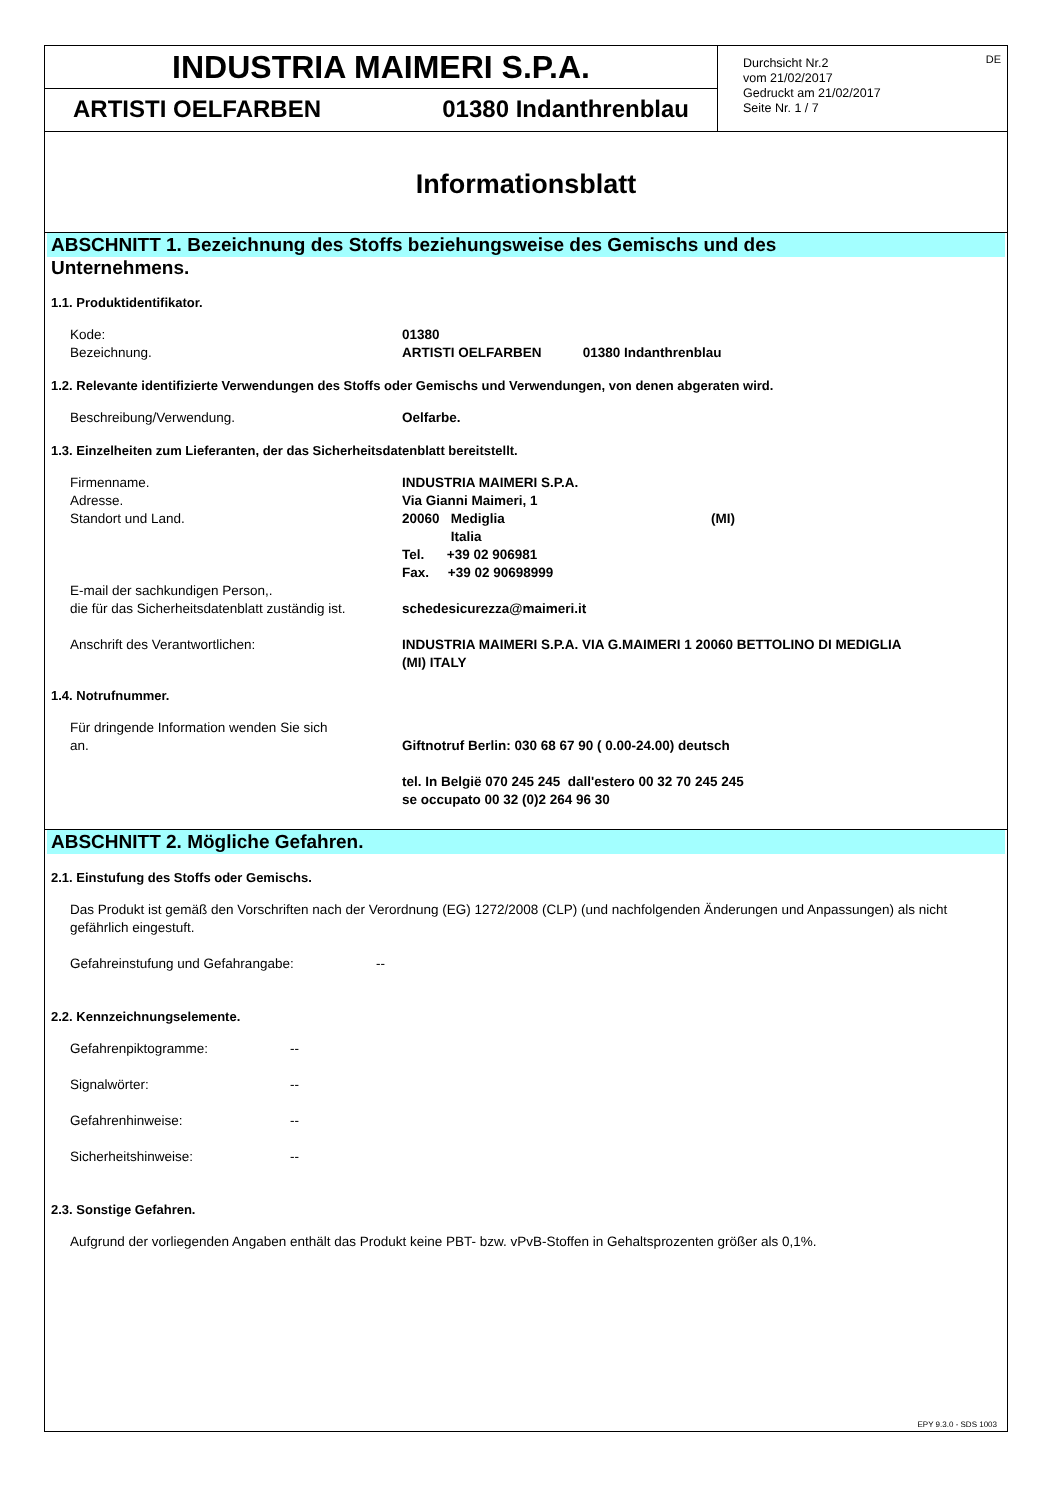INDUSTRIA MAIMERI S.P.A.
ARTISTI OELFARBEN 01380 Indanthrenblau
DE
Durchsicht Nr.2
vom 21/02/2017
Gedruckt am 21/02/2017
Seite Nr. 1 / 7
Informationsblatt
ABSCHNITT 1. Bezeichnung des Stoffs beziehungsweise des Gemischs und des
Unternehmens.
1.1. Produktidentifikator.
Kode: 01380
Bezeichnung. ARTISTI OELFARBEN 01380 Indanthrenblau
1.2. Relevante identifizierte Verwendungen des Stoffs oder Gemischs und Verwendungen, von denen abgeraten wird.
Beschreibung/Verwendung. Oelfarbe.
1.3. Einzelheiten zum Lieferanten, der das Sicherheitsdatenblatt bereitstellt.
Firmenname.
Adresse.
Standort und Land.
E-mail der sachkundigen Person,.
die für das Sicherheitsdatenblatt zuständig ist.
INDUSTRIA MAIMERI S.P.A.
Via Gianni Maimeri, 1
20060 Mediglia (MI)
Italia
Tel. +39 02 906981
Fax. +39 02 90698999
schedesicurezza@maimeri.it
Anschrift des Verantwortlichen: INDUSTRIA MAIMERI S.P.A. VIA G.MAIMERI 1 20060 BETTOLINO DI MEDIGLIA
(MI) ITALY
1.4. Notrufnummer.
Für dringende Information wenden Sie sich
an.
Giftnotruf Berlin: 030 68 67 90 ( 0.00-24.00) deutsch
tel. In België 070 245 245 dall'estero 00 32 70 245 245
se occupato 00 32 (0)2 264 96 30
ABSCHNITT 2. Mögliche Gefahren.
2.1. Einstufung des Stoffs oder Gemischs.
Das Produkt ist gemäß den Vorschriften nach der Verordnung (EG) 1272/2008 (CLP) (und nachfolgenden Änderungen und Anpassungen) als nicht gefährlich eingestuft.
Gefahreinstufung und Gefahrangabe: --
2.2. Kennzeichnungselemente.
Gefahrenpiktogramme: --
Signalwörter: --
Gefahrenhinweise: --
Sicherheitshinweise: --
2.3. Sonstige Gefahren.
Aufgrund der vorliegenden Angaben enthält das Produkt keine PBT- bzw. vPvB-Stoffen in Gehaltsprozenten größer als 0,1%.
EPY 9.3.0 - SDS 1003